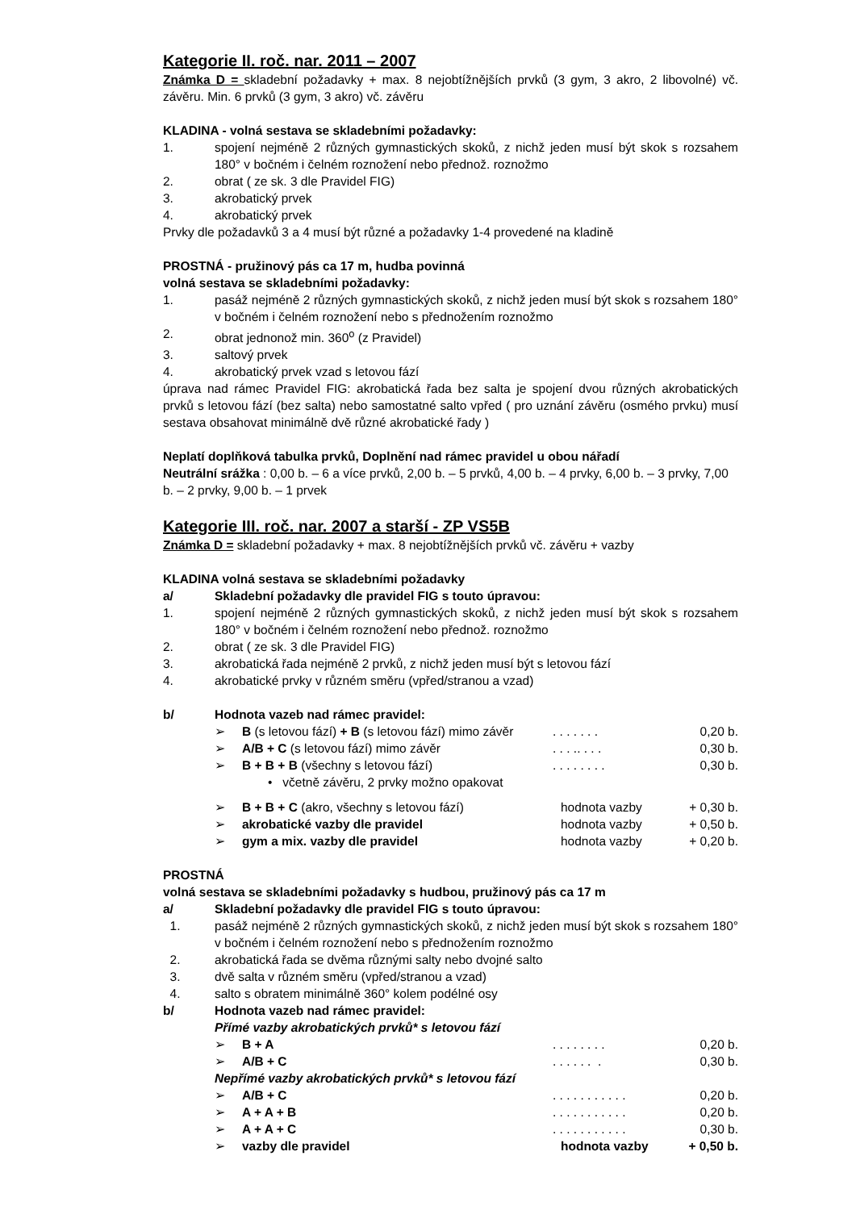Kategorie II. roč. nar. 2011 – 2007
Známka D = skladební požadavky + max. 8 nejobtížnějších prvků (3 gym, 3 akro, 2 libovolné) vč. závěru. Min. 6 prvků (3 gym, 3 akro) vč. závěru
KLADINA - volná sestava se skladebními požadavky:
1. spojení nejméně 2 různých gymnastických skoků, z nichž jeden musí být skok s rozsahem 180° v bočném i čelném roznožení nebo přednož. roznožmo
2. obrat ( ze sk. 3 dle Pravidel FIG)
3. akrobatický prvek
4. akrobatický prvek
Prvky dle požadavků 3 a 4 musí být různé a požadavky 1-4 provedené na kladině
PROSTNÁ - pružinový pás ca 17 m, hudba povinná
volná sestava se skladebními požadavky:
1. pasáž nejméně 2 různých gymnastických skoků, z nichž jeden musí být skok s rozsahem 180° v bočném i čelném roznožení nebo s přednožením roznožmo
2. obrat jednonož min. 360<sup>o</sup> (z Pravidel)
3. saltový prvek
4. akrobatický prvek vzad s letovou fází
úprava nad rámec Pravidel FIG: akrobatická řada bez salta je spojení dvou různých akrobatických prvků s letovou fází (bez salta) nebo samostatné salto vpřed ( pro uznání závěru (osmého prvku) musí sestava obsahovat minimálně dvě různé akrobatické řady )
Neplatí doplňková tabulka prvků, Doplnění nad rámec pravidel u obou nářadí
Neutrální srážka : 0,00 b. – 6 a více prvků, 2,00 b. – 5 prvků, 4,00 b. – 4 prvky, 6,00 b. – 3 prvky, 7,00 b. – 2 prvky, 9,00 b. – 1 prvek
Kategorie III. roč. nar. 2007 a starší - ZP VS5B
Známka D = skladební požadavky + max. 8 nejobtížnějších prvků vč. závěru + vazby
KLADINA volná sestava se skladebními požadavky
a/ Skladební požadavky dle pravidel FIG s touto úpravou:
1. spojení nejméně 2 různých gymnastických skoků, z nichž jeden musí být skok s rozsahem 180° v bočném i čelném roznožení nebo přednož. roznožmo
2. obrat ( ze sk. 3 dle Pravidel FIG)
3. akrobatická řada nejméně 2 prvků, z nichž jeden musí být s letovou fází
4. akrobatické prvky v různém směru (vpřed/stranou a vzad)
b/ Hodnota vazeb nad rámec pravidel:
➢ B (s letovou fází) + B (s letovou fází) mimo závěr. . . . . . . 0,20 b.
➢ A/B + C (s letovou fází) mimo závěr. . . .. . . . 0,30 b.
➢ B + B + B (všechny s letovou fází). . . . . . . . 0,30 b.
• včetně závěru, 2 prvky možno opakovat
➢ B + B + C (akro, všechny s letovou fází) hodnota vazby + 0,30 b.
➢ akrobatické vazby dle pravidel hodnota vazby + 0,50 b.
➢ gym a mix. vazby dle pravidel hodnota vazby + 0,20 b.
PROSTNÁ
volná sestava se skladebními požadavky s hudbou, pružinový pás ca 17 m
a/ Skladební požadavky dle pravidel FIG s touto úpravou:
1. pasáž nejméně 2 různých gymnastických skoků, z nichž jeden musí být skok s rozsahem 180° v bočném i čelném roznožení nebo s přednožením roznožmo
2. akrobatická řada se dvěma různými salty nebo dvojné salto
3. dvě salta v různém směru (vpřed/stranou a vzad)
4. salto s obratem minimálně 360° kolem podélné osy
b/ Hodnota vazeb nad rámec pravidel:
Přímé vazby akrobatických prvků* s letovou fází
➢ B + A. . . . . . . . 0,20 b.
➢ A/B + C. . . . . . . 0,30 b.
Nepřímé vazby akrobatických prvků* s letovou fází
➢ A/B + C. . . . . . . . . . . 0,20 b.
➢ A + A + B. . . . . . . . . . . 0,20 b.
➢ A + A + C. . . . . . . . . . . 0,30 b.
➢ vazby dle pravidel hodnota vazby + 0,50 b.